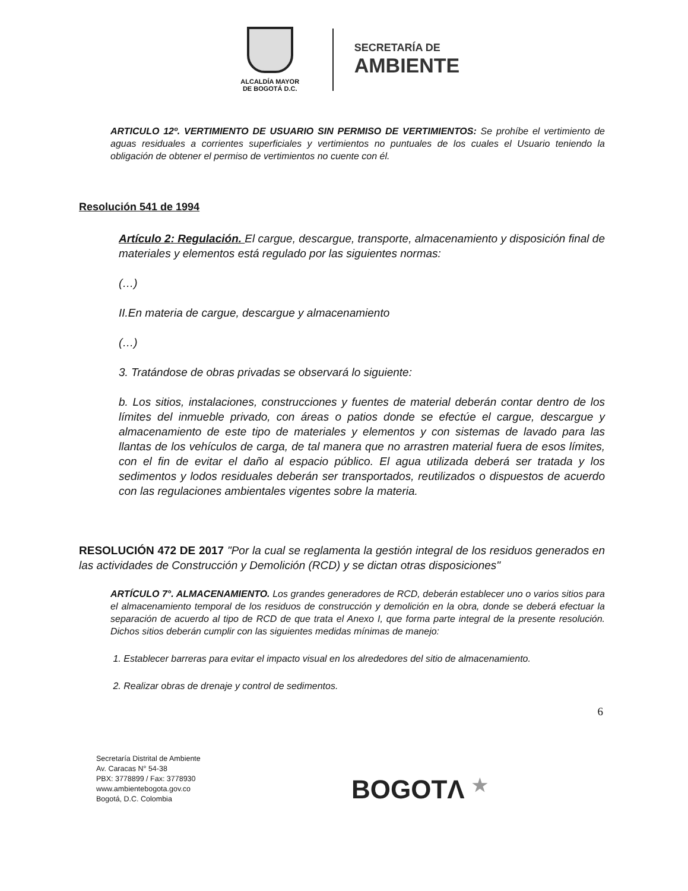ALCALDÍA MAYOR
DE BOGOTÁ D.C.
SECRETARÍA DE
AMBIENTE
ARTICULO 12º. VERTIMIENTO DE USUARIO SIN PERMISO DE VERTIMIENTOS: Se prohíbe el vertimiento de aguas residuales a corrientes superficiales y vertimientos no puntuales de los cuales el Usuario teniendo la obligación de obtener el permiso de vertimientos no cuente con él.
Resolución 541 de 1994
Artículo 2: Regulación. El cargue, descargue, transporte, almacenamiento y disposición final de materiales y elementos está regulado por las siguientes normas:
(…)
II.En materia de cargue, descargue y almacenamiento
(…)
3. Tratándose de obras privadas se observará lo siguiente:
b. Los sitios, instalaciones, construcciones y fuentes de material deberán contar dentro de los límites del inmueble privado, con áreas o patios donde se efectúe el cargue, descargue y almacenamiento de este tipo de materiales y elementos y con sistemas de lavado para las llantas de los vehículos de carga, de tal manera que no arrastren material fuera de esos límites, con el fin de evitar el daño al espacio público. El agua utilizada deberá ser tratada y los sedimentos y lodos residuales deberán ser transportados, reutilizados o dispuestos de acuerdo con las regulaciones ambientales vigentes sobre la materia.
RESOLUCIÓN 472 DE 2017 "Por la cual se reglamenta la gestión integral de los residuos generados en las actividades de Construcción y Demolición (RCD) y se dictan otras disposiciones"
ARTÍCULO 7°. ALMACENAMIENTO. Los grandes generadores de RCD, deberán establecer uno o varios sitios para el almacenamiento temporal de los residuos de construcción y demolición en la obra, donde se deberá efectuar la separación de acuerdo al tipo de RCD de que trata el Anexo I, que forma parte integral de la presente resolución. Dichos sitios deberán cumplir con las siguientes medidas mínimas de manejo:
1. Establecer barreras para evitar el impacto visual en los alrededores del sitio de almacenamiento.
2. Realizar obras de drenaje y control de sedimentos.
6
Secretaría Distrital de Ambiente
Av. Caracas N° 54-38
PBX: 3778899 / Fax: 3778930
www.ambientebogota.gov.co
Bogotá, D.C. Colombia
BOGOTΛ ★